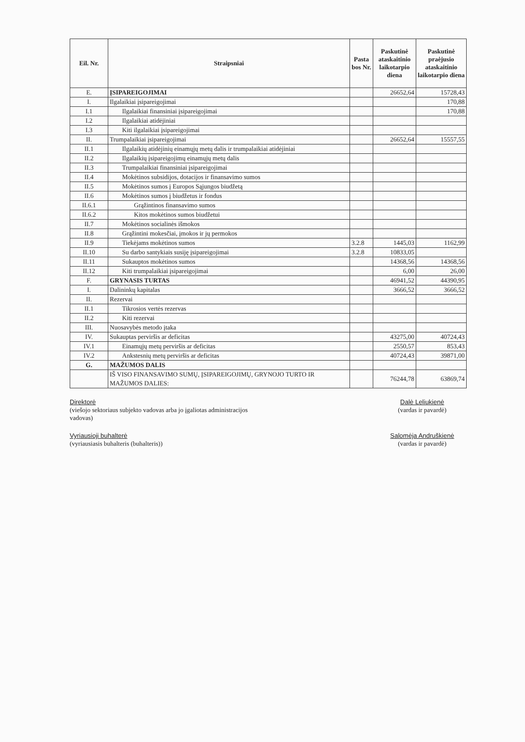| Eil. Nr. | Straipsniai | Pasta bos Nr. | Paskutinė ataskaitinio laikotarpio diena | Paskutinė praėjusio ataskaitinio laikotarpio diena |
| --- | --- | --- | --- | --- |
| E. | ĮSIPAREIGOJIMAI | | 26652,64 | 15728,43 |
| I. | Ilgalaikiai įsipareigojimai | | | 170,88 |
| I.1 | Ilgalaikiai finansiniai įsipareigojimai | | | 170,88 |
| I.2 | Ilgalaikiai atidėjiniai | | | |
| I.3 | Kiti ilgalaikiai įsipareigojimai | | | |
| II. | Trumpalaikiai įsipareigojimai | | 26652,64 | 15557,55 |
| II.1 | Ilgalaikių atidėjinių einamųjų metų dalis ir trumpalaikiai atidėjiniai | | | |
| II.2 | Ilgalaikių įsipareigojimų einamųjų metų dalis | | | |
| II.3 | Trumpalaikiai finansiniai įsipareigojimai | | | |
| II.4 | Mokėtinos subsidijos, dotacijos ir finansavimo sumos | | | |
| II.5 | Mokėtinos sumos į Europos Sąjungos biudžetą | | | |
| II.6 | Mokėtinos sumos į biudžetus ir fondus | | | |
| II.6.1 | Grąžintinos finansavimo sumos | | | |
| II.6.2 | Kitos mokėtinos sumos biudžetui | | | |
| II.7 | Mokėtinos socialinės išmokos | | | |
| II.8 | Grąžintini mokesčiai, įmokos ir jų permokos | | | |
| II.9 | Tiekėjams mokėtinos sumos | 3.2.8 | 1445,03 | 1162,99 |
| II.10 | Su darbo santykiais susiję įsipareigojimai | 3.2.8 | 10833,05 | |
| II.11 | Sukauptos mokėtinos sumos | | 14368,56 | 14368,56 |
| II.12 | Kiti trumpalaikiai įsipareigojimai | | 6,00 | 26,00 |
| F. | GRYNASIS TURTAS | | 46941,52 | 44390,95 |
| I. | Dalininkų kapitalas | | 3666,52 | 3666,52 |
| II. | Rezervai | | | |
| II.1 | Tikrosios vertės rezervas | | | |
| II.2 | Kiti rezervai | | | |
| III. | Nuosavybės metodo įtaka | | | |
| IV. | Sukauptas perviršis ar deficitas | | 43275,00 | 40724,43 |
| IV.1 | Einamųjų metų perviršis ar deficitas | | 2550,57 | 853,43 |
| IV.2 | Ankstesnių metų perviršis ar deficitas | | 40724,43 | 39871,00 |
| G. | MAŽUMOS DALIS | | | |
| | IŠ VISO FINANSAVIMO SUMŲ, ĮSIPAREIGOJIMŲ, GRYNOJO TURTO IR MAŽUMOS DALIES: | | 76244,78 | 63869,74 |
Direktorė
(viešojo sektoriaus subjekto vadovas arba jo įgaliotas administracijos
vadovas)
Dalė Leliukienė
(vardas ir pavardė)
Vyriausioji buhalterė
(vyriausiasis buhalteris (buhalteris))
Salomėja Andruškienė
(vardas ir pavardė)